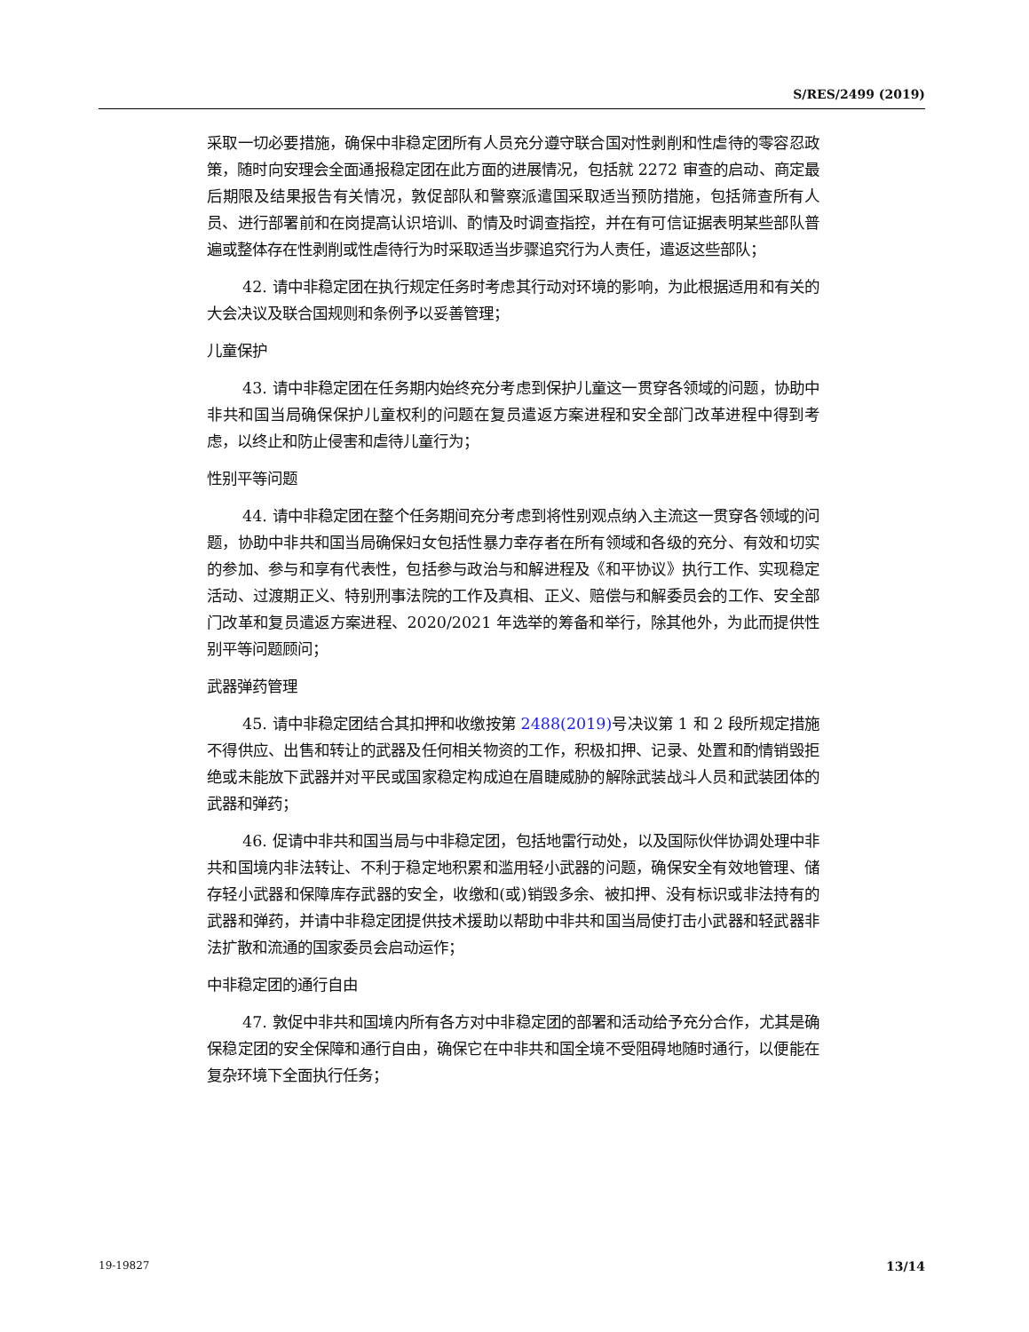S/RES/2499 (2019)
采取一切必要措施，确保中非稳定团所有人员充分遵守联合国对性剥削和性虐待的零容忍政策，随时向安理会全面通报稳定团在此方面的进展情况，包括就 2272 审查的启动、商定最后期限及结果报告有关情况，敦促部队和警察派遣国采取适当预防措施，包括筛查所有人员、进行部署前和在岗提高认识培训、酌情及时调查指控，并在有可信证据表明某些部队普遍或整体存在性剥削或性虐待行为时采取适当步骤追究行为人责任，遣返这些部队；
42. 请中非稳定团在执行规定任务时考虑其行动对环境的影响，为此根据适用和有关的大会决议及联合国规则和条例予以妥善管理；
儿童保护
43. 请中非稳定团在任务期内始终充分考虑到保护儿童这一贯穿各领域的问题，协助中非共和国当局确保保护儿童权利的问题在复员遣返方案进程和安全部门改革进程中得到考虑，以终止和防止侵害和虐待儿童行为；
性别平等问题
44. 请中非稳定团在整个任务期间充分考虑到将性别观点纳入主流这一贯穿各领域的问题，协助中非共和国当局确保妇女包括性暴力幸存者在所有领域和各级的充分、有效和切实的参加、参与和享有代表性，包括参与政治与和解进程及《和平协议》执行工作、实现稳定活动、过渡期正义、特别刑事法院的工作及真相、正义、赔偿与和解委员会的工作、安全部门改革和复员遣返方案进程、2020/2021 年选举的筹备和举行，除其他外，为此而提供性别平等问题顾问；
武器弹药管理
45. 请中非稳定团结合其扣押和收缴按第 2488(2019) 号决议第 1 和 2 段所规定措施不得供应、出售和转让的武器及任何相关物资的工作，积极扣押、记录、处置和酌情销毁拒绝或未能放下武器并对平民或国家稳定构成迫在眉睫威胁的解除武装战斗人员和武装团体的武器和弹药；
46. 促请中非共和国当局与中非稳定团，包括地雷行动处，以及国际伙伴协调处理中非共和国境内非法转让、不利于稳定地积累和滥用轻小武器的问题，确保安全有效地管理、储存轻小武器和保障库存武器的安全，收缴和(或)销毁多余、被扣押、没有标识或非法持有的武器和弹药，并请中非稳定团提供技术援助以帮助中非共和国当局使打击小武器和轻武器非法扩散和流通的国家委员会启动运作；
中非稳定团的通行自由
47. 敦促中非共和国境内所有各方对中非稳定团的部署和活动给予充分合作，尤其是确保稳定团的安全保障和通行自由，确保它在中非共和国全境不受阻碍地随时通行，以便能在复杂环境下全面执行任务；
19-19827 13/14